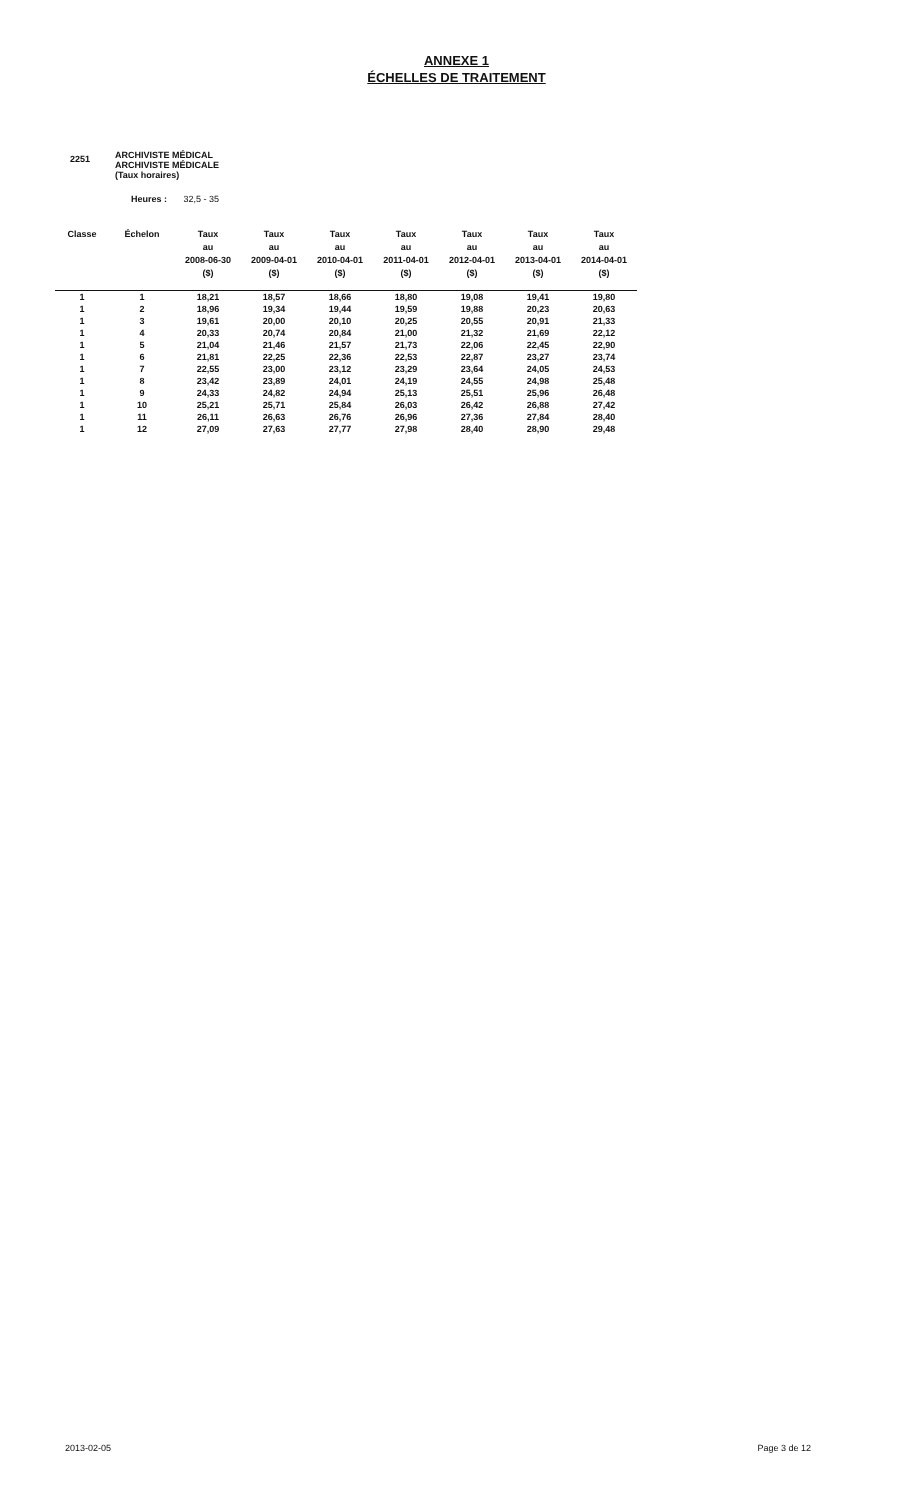ANNEXE 1
ÉCHELLES DE TRAITEMENT
2251
ARCHIVISTE MÉDICAL
ARCHIVISTE MÉDICALE
(Taux horaires)
Heures : 32,5 - 35
| Classe | Échelon | Taux au 2008-06-30 ($) | Taux au 2009-04-01 ($) | Taux au 2010-04-01 ($) | Taux au 2011-04-01 ($) | Taux au 2012-04-01 ($) | Taux au 2013-04-01 ($) | Taux au 2014-04-01 ($) |
| --- | --- | --- | --- | --- | --- | --- | --- | --- |
| 1 | 1 | 18,21 | 18,57 | 18,66 | 18,80 | 19,08 | 19,41 | 19,80 |
| 1 | 2 | 18,96 | 19,34 | 19,44 | 19,59 | 19,88 | 20,23 | 20,63 |
| 1 | 3 | 19,61 | 20,00 | 20,10 | 20,25 | 20,55 | 20,91 | 21,33 |
| 1 | 4 | 20,33 | 20,74 | 20,84 | 21,00 | 21,32 | 21,69 | 22,12 |
| 1 | 5 | 21,04 | 21,46 | 21,57 | 21,73 | 22,06 | 22,45 | 22,90 |
| 1 | 6 | 21,81 | 22,25 | 22,36 | 22,53 | 22,87 | 23,27 | 23,74 |
| 1 | 7 | 22,55 | 23,00 | 23,12 | 23,29 | 23,64 | 24,05 | 24,53 |
| 1 | 8 | 23,42 | 23,89 | 24,01 | 24,19 | 24,55 | 24,98 | 25,48 |
| 1 | 9 | 24,33 | 24,82 | 24,94 | 25,13 | 25,51 | 25,96 | 26,48 |
| 1 | 10 | 25,21 | 25,71 | 25,84 | 26,03 | 26,42 | 26,88 | 27,42 |
| 1 | 11 | 26,11 | 26,63 | 26,76 | 26,96 | 27,36 | 27,84 | 28,40 |
| 1 | 12 | 27,09 | 27,63 | 27,77 | 27,98 | 28,40 | 28,90 | 29,48 |
2013-02-05 Page 3 de 12